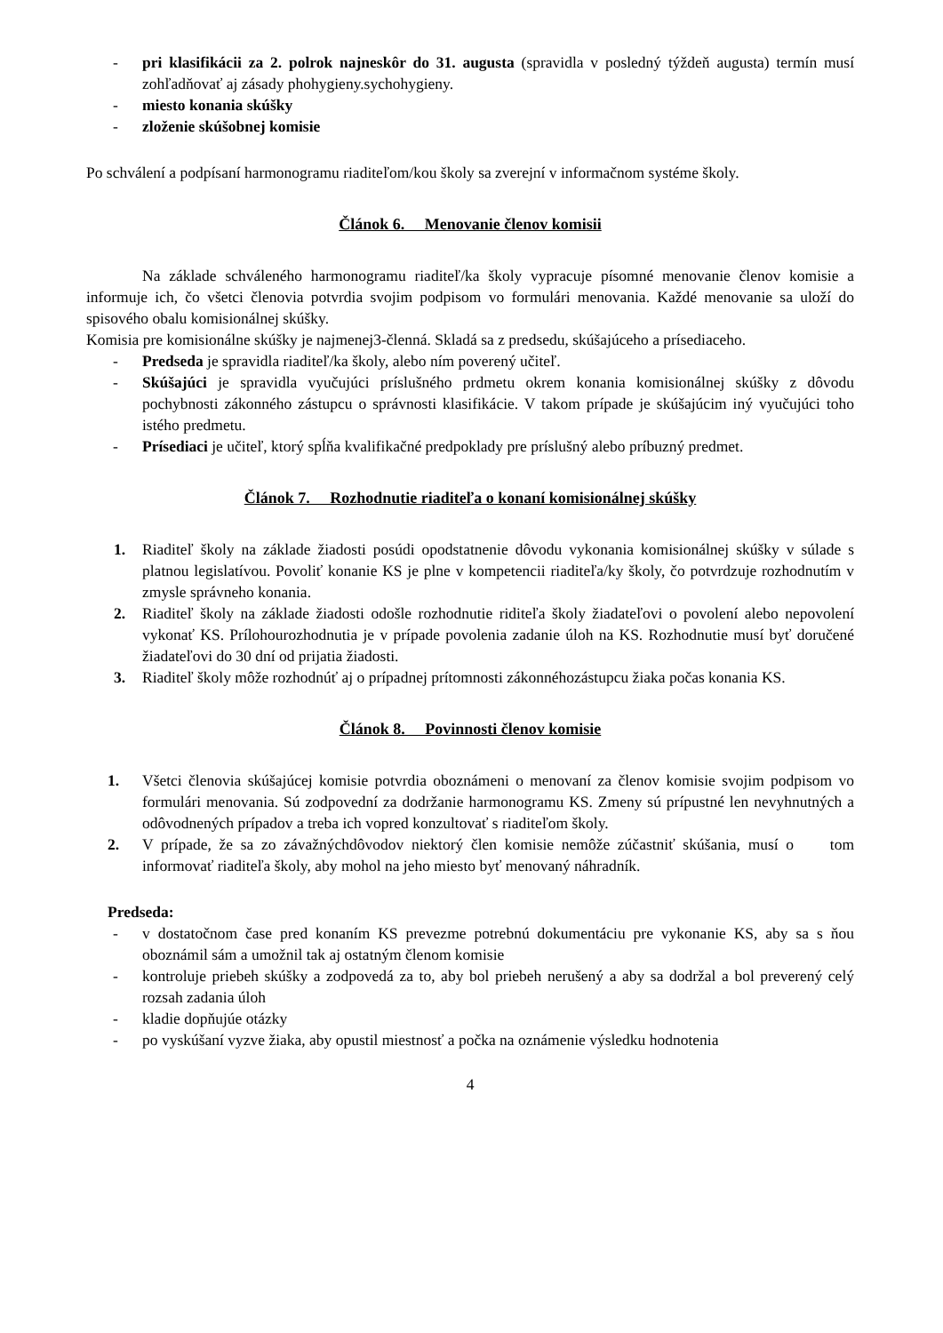- pri klasifikácii za 2. polrok najneskôr do 31. augusta (spravidla v posledný týždeň augusta) termín musí zohľadňovať aj zásady phohygieny.sychohygieny.
- miesto konania skúšky
- zloženie skúšobnej komisie
Po schválení a podpísaní harmonogramu riaditeľom/kou školy sa zverejní v informačnom systéme školy.
Článok 6. Menovanie členov komisii
Na základe schváleného harmonogramu riaditeľ/ka školy vypracuje písomné menovanie členov komisie a informuje ich, čo všetci členovia potvrdia svojim podpisom vo formulári menovania. Každé menovanie sa uloží do spisového obalu komisionálnej skúšky.
Komisia pre komisionálne skúšky je najmenej3-členná. Skladá sa z predsedu, skúšajúceho a prísediaceho.
- Predseda je spravidla riaditeľ/ka školy, alebo ním poverený učiteľ.
- Skúšajúci je spravidla vyučujúci príslušného prdmetu okrem konania komisionálnej skúšky z dôvodu pochybnosti zákonného zástupcu o správnosti klasifikácie. V takom prípade je skúšajúcim iný vyučujúci toho istého predmetu.
- Prísediaci je učiteľ, ktorý spĺňa kvalifikačné predpoklady pre príslušný alebo príbuzný predmet.
Článok 7. Rozhodnutie riaditeľa o konaní komisionálnej skúšky
1. Riaditeľ školy na základe žiadosti posúdi opodstatnenie dôvodu vykonania komisionálnej skúšky v súlade s platnou legislatívou. Povoliť konanie KS je plne v kompetencii riaditeľa/ky školy, čo potvrdzuje rozhodnutím v zmysle správneho konania.
2. Riaditeľ školy na základe žiadosti odošle rozhodnutie riditeľa školy žiadateľovi o povolení alebo nepovolení vykonať KS. Prílohourozhodnutia je v prípade povolenia zadanie úloh na KS. Rozhodnutie musí byť doručené žiadateľovi do 30 dní od prijatia žiadosti.
3. Riaditeľ školy môže rozhodnúť aj o prípadnej prítomnosti zákonnéhozástupcu žiaka počas konania KS.
Článok 8. Povinnosti členov komisie
1. Všetci členovia skúšajúcej komisie potvrdia oboznámeni o menovaní za členov komisie svojim podpisom vo formulári menovania. Sú zodpovední za dodržanie harmonogramu KS. Zmeny sú prípustné len nevyhnutných a odôvodnených prípadov a treba ich vopred konzultovať s riaditeľom školy.
2. V prípade, že sa zo závažnýchdôvodov niektorý člen komisie nemôže zúčastniť skúšania, musí o tom informovať riaditeľa školy, aby mohol na jeho miesto byť menovaný náhradník.
Predseda:
- v dostatočnom čase pred konaním KS prevezme potrebnú dokumentáciu pre vykonanie KS, aby sa s ňou oboznámil sám a umožnil tak aj ostatným členom komisie
- kontroluje priebeh skúšky a zodpovedá za to, aby bol priebeh nerušený a aby sa dodržal a bol preverený celý rozsah zadania úloh
- kladie dopňujúe otázky
- po vyskúšaní vyzve žiaka, aby opustil miestnosť a počka na oznámenie výsledku hodnotenia
4